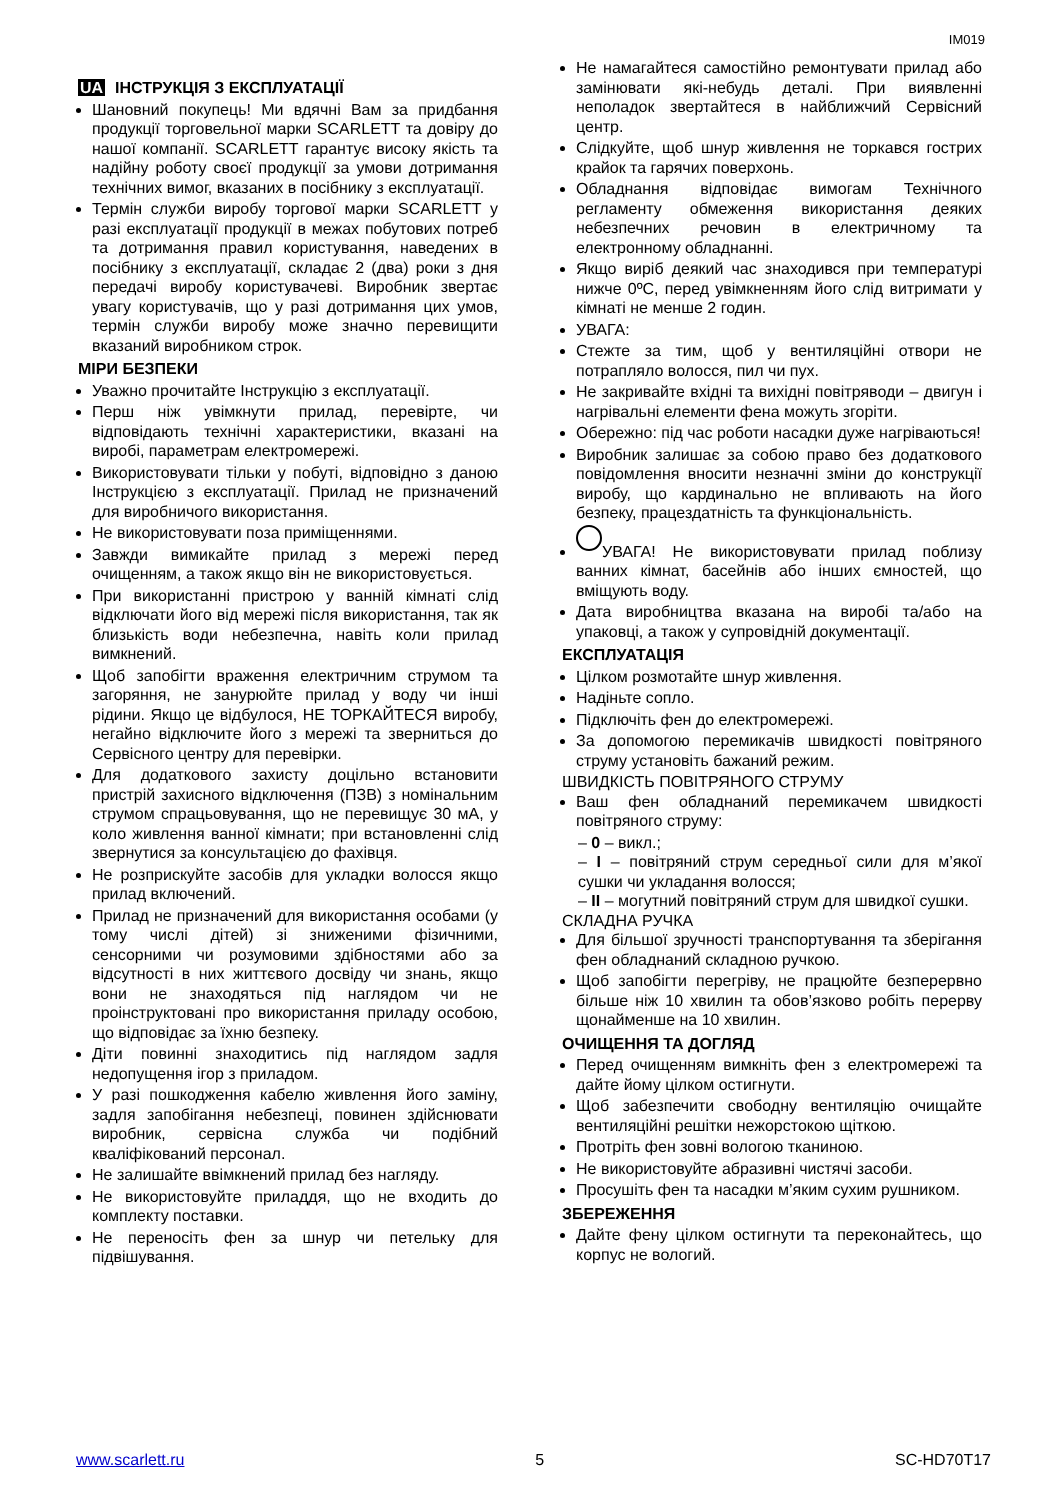IM019
UA ІНСТРУКЦІЯ З ЕКСПЛУАТАЦІЇ
Шановний покупець! Ми вдячні Вам за придбання продукції торговельної марки SCARLETT та довіру до нашої компанії. SCARLETT гарантує високу якість та надійну роботу своєї продукції за умови дотримання технічних вимог, вказаних в посібнику з експлуатації.
Термін служби виробу торгової марки SCARLETT у разі експлуатації продукції в межах побутових потреб та дотримання правил користування, наведених в посібнику з експлуатації, складає 2 (два) роки з дня передачі виробу користувачеві. Виробник звертає увагу користувачів, що у разі дотримання цих умов, термін служби виробу може значно перевищити вказаний виробником строк.
МІРИ БЕЗПЕКИ
Уважно прочитайте Інструкцію з експлуатації.
Перш ніж увімкнути прилад, перевірте, чи відповідають технічні характеристики, вказані на виробі, параметрам електромережі.
Використовувати тільки у побуті, відповідно з даною Інструкцією з експлуатації. Прилад не призначений для виробничого використання.
Не використовувати поза приміщеннями.
Завжди вимикайте прилад з мережі перед очищенням, а також якщо він не використовується.
При використанні пристрою у ванній кімнаті слід відключати його від мережі після використання, так як близькість води небезпечна, навіть коли прилад вимкнений.
Щоб запобігти враження електричним струмом та загоряння, не занурюйте прилад у воду чи інші рідини. Якщо це відбулося, НЕ ТОРКАЙТЕСЯ виробу, негайно відключите його з мережі та зверниться до Сервісного центру для перевірки.
Для додаткового захисту доцільно встановити пристрій захисного відключення (ПЗВ) з номінальним струмом спрацьовування, що не перевищує 30 мА, у коло живлення ванної кімнати; при встановленні слід звернутися за консультацією до фахівця.
Не розприскуйте засобів для укладки волосся якщо прилад включений.
Прилад не призначений для використання особами (у тому числі дітей) зі зниженими фізичними, сенсорними чи розумовими здібностями або за відсутності в них життєвого досвіду чи знань, якщо вони не знаходяться під наглядом чи не проінструктовані про використання приладу особою, що відповідає за їхню безпеку.
Діти повинні знаходитись під наглядом задля недопущення ігор з приладом.
У разі пошкодження кабелю живлення його заміну, задля запобігання небезпеці, повинен здійснювати виробник, сервісна служба чи подібний кваліфікований персонал.
Не залишайте ввімкнений прилад без нагляду.
Не використовуйте приладдя, що не входить до комплекту поставки.
Не переносіть фен за шнур чи петельку для підвішування.
Не намагайтеся самостійно ремонтувати прилад або замінювати які-небудь деталі. При виявленні неполадок звертайтеся в найближчий Сервісний центр.
Слідкуйте, щоб шнур живлення не торкався гострих крайок та гарячих поверхонь.
Обладнання відповідає вимогам Технічного регламенту обмеження використання деяких небезпечних речовин в електричному та електронному обладнанні.
Якщо виріб деякий час знаходився при температурі нижче 0ºC, перед увімкненням його слід витримати у кімнаті не менше 2 годин.
УВАГА:
Стежте за тим, щоб у вентиляційні отвори не потрапляло волосся, пил чи пух.
Не закривайте вхідні та вихідні повітряводи – двигун і нагрівальні елементи фена можуть згоріти.
Обережно: під час роботи насадки дуже нагріваються!
Виробник залишає за собою право без додаткового повідомлення вносити незначні зміни до конструкції виробу, що кардинально не впливають на його безпеку, працездатність та функціональність.
УВАГА! Не використовувати прилад поблизу ванних кімнат, басейнів або інших ємностей, що вміщують воду.
Дата виробництва вказана на виробі та/або на упаковці, а також у супровідній документації.
ЕКСПЛУАТАЦІЯ
Цілком розмотайте шнур живлення.
Надіньте сопло.
Підключіть фен до електромережі.
За допомогою перемикачів швидкості повітряного струму установіть бажаний режим.
ШВИДКІСТЬ ПОВІТРЯНОГО СТРУМУ
Ваш фен обладнаний перемикачем швидкості повітряного струму:
– 0 – викл.;
– I – повітряний струм середньої сили для м’якої сушки чи укладання волосся;
– II – могутний повітряний струм для швидкої сушки.
СКЛАДНА РУЧКА
Для більшої зручності транспортування та зберігання фен обладнаний складною ручкою.
Щоб запобігти перегріву, не працюйте безперервно більше ніж 10 хвилин та обов’язково робіть перерву щонайменше на 10 хвилин.
ОЧИЩЕННЯ ТА ДОГЛЯД
Перед очищенням вимкніть фен з електромережі та дайте йому цілком остигнути.
Щоб забезпечити свободну вентиляцію очищайте вентиляційні решітки нежорстокою щіткою.
Протріть фен зовні вологою тканиною.
Не використовуйте абразивні чистячі засоби.
Просушіть фен та насадки м’яким сухим рушником.
ЗБЕРЕЖЕННЯ
Дайте фену цілком остигнути та переконайтесь, що корпус не вологий.
www.scarlett.ru 5 SC-HD70T17